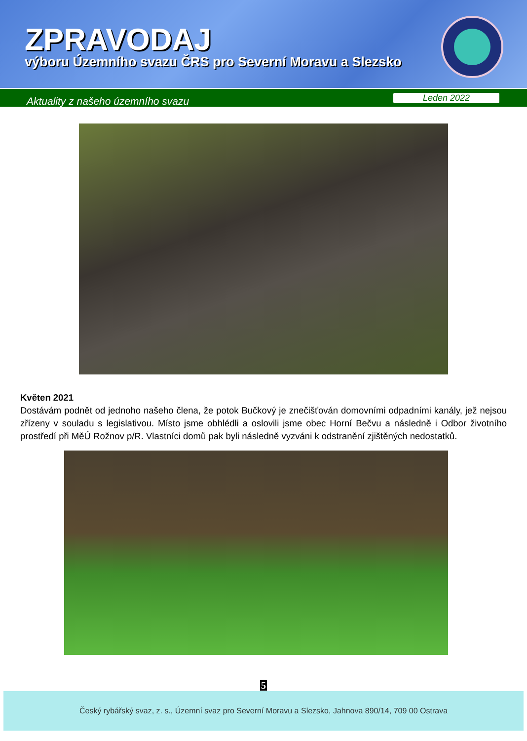ZPRAVODAJ
výboru Územního svazu ČRS pro Severní Moravu a Slezsko
Aktuality z našeho územního svazu Leden 2022
Květen 2021
Dostávám podnět od jednoho našeho člena, že potok Bučkový je znečišťován domovními odpadními kanály, jež nejsou zřízeny v souladu s legislativou. Místo jsme obhlédli a oslovili jsme obec Horní Bečvu a následně i Odbor životního prostředí při MěÚ Rožnov p/R. Vlastníci domů pak byli následně vyzváni k odstranění zjištěných nedostatků.
5
Český rybářský svaz, z. s., Územní svaz pro Severní Moravu a Slezsko, Jahnova 890/14, 709 00 Ostrava